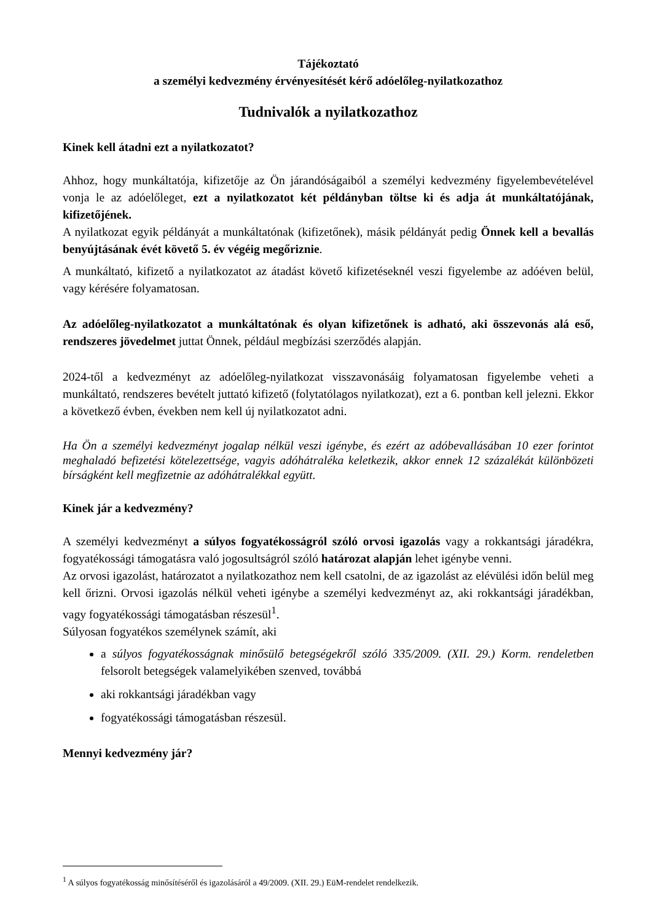Tájékoztató
a személyi kedvezmény érvényesítését kérő adóelőleg-nyilatkozathoz
Tudnivalók a nyilatkozathoz
Kinek kell átadni ezt a nyilatkozatot?
Ahhoz, hogy munkáltatója, kifizetője az Ön járandóságaiból a személyi kedvezmény figyelembevételével vonja le az adóelőleget, ezt a nyilatkozatot két példányban töltse ki és adja át munkáltatójának, kifizetőjének.
A nyilatkozat egyik példányát a munkáltatónak (kifizetőnek), másik példányát pedig Önnek kell a bevallás benyújtásának évét követő 5. év végéig megőriznie.
A munkáltató, kifizető a nyilatkozatot az átadást követő kifizetéseknél veszi figyelembe az adóéven belül, vagy kérésére folyamatosan.
Az adóelőleg-nyilatkozatot a munkáltatónak és olyan kifizetőnek is adható, aki összevonás alá eső, rendszeres jövedelmet juttat Önnek, például megbízási szerződés alapján.
2024-től a kedvezményt az adóelőleg-nyilatkozat visszavonásáig folyamatosan figyelembe veheti a munkáltató, rendszeres bevételt juttató kifizető (folytatólagos nyilatkozat), ezt a 6. pontban kell jelezni. Ekkor a következő évben, években nem kell új nyilatkozatot adni.
Ha Ön a személyi kedvezményt jogalap nélkül veszi igénybe, és ezért az adóbevallásában 10 ezer forintot meghaladó befizetési kötelezettsége, vagyis adóhátraléka keletkezik, akkor ennek 12 százalékát különbözeti bírságként kell megfizetnie az adóhátralékkal együtt.
Kinek jár a kedvezmény?
A személyi kedvezményt a súlyos fogyatékosságról szóló orvosi igazolás vagy a rokkantsági járadékra, fogyatékossági támogatásra való jogosultságról szóló határozat alapján lehet igénybe venni.
Az orvosi igazolást, határozatot a nyilatkozathoz nem kell csatolni, de az igazolást az elévülési időn belül meg kell őrizni. Orvosi igazolás nélkül veheti igénybe a személyi kedvezményt az, aki rokkantsági járadékban, vagy fogyatékossági támogatásban részesül<sup>1</sup>.
Súlyosan fogyatékos személynek számít, aki
a súlyos fogyatékosságnak minősülő betegségekről szóló 335/2009. (XII. 29.) Korm. rendeletben felsorolt betegségek valamelyikében szenved, továbbá
aki rokkantsági járadékban vagy
fogyatékossági támogatásban részesül.
Mennyi kedvezmény jár?
<sup>1</sup> A súlyos fogyatékosság minősítéséről és igazolásáról a 49/2009. (XII. 29.) EüM-rendelet rendelkezik.